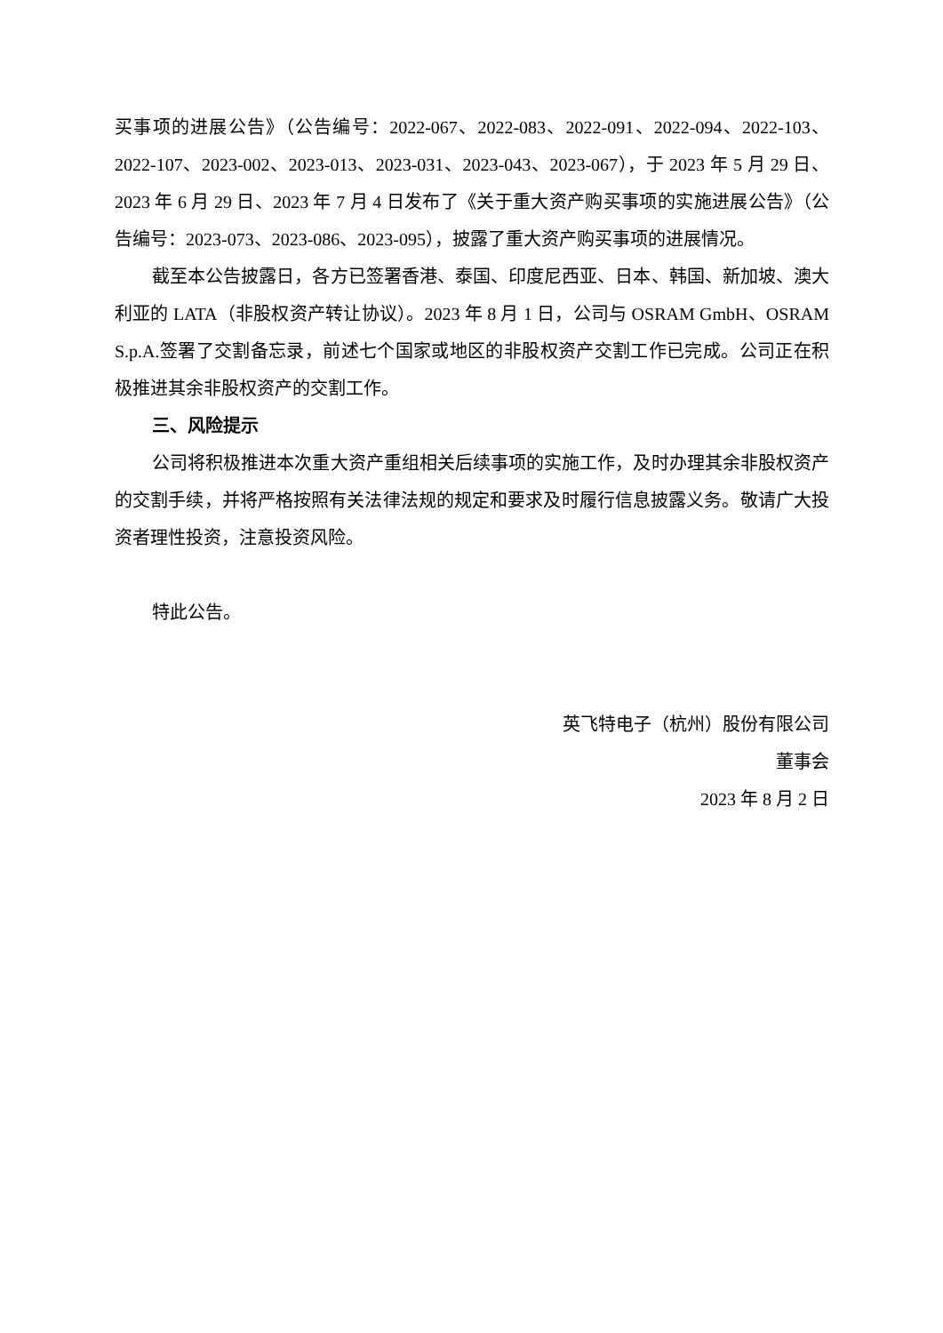买事项的进展公告》（公告编号：2022-067、2022-083、2022-091、2022-094、2022-103、2022-107、2023-002、2023-013、2023-031、2023-043、2023-067），于 2023 年 5 月 29 日、2023 年 6 月 29 日、2023 年 7 月 4 日发布了《关于重大资产购买事项的实施进展公告》（公告编号：2023-073、2023-086、2023-095），披露了重大资产购买事项的进展情况。
截至本公告披露日，各方已签署香港、泰国、印度尼西亚、日本、韩国、新加坡、澳大利亚的 LATA（非股权资产转让协议）。2023 年 8 月 1 日，公司与 OSRAM GmbH、OSRAM S.p.A.签署了交割备忘录，前述七个国家或地区的非股权资产交割工作已完成。公司正在积极推进其余非股权资产的交割工作。
三、风险提示
公司将积极推进本次重大资产重组相关后续事项的实施工作，及时办理其余非股权资产的交割手续，并将严格按照有关法律法规的规定和要求及时履行信息披露义务。敬请广大投资者理性投资，注意投资风险。
特此公告。
英飞特电子（杭州）股份有限公司
董事会
2023 年 8 月 2 日